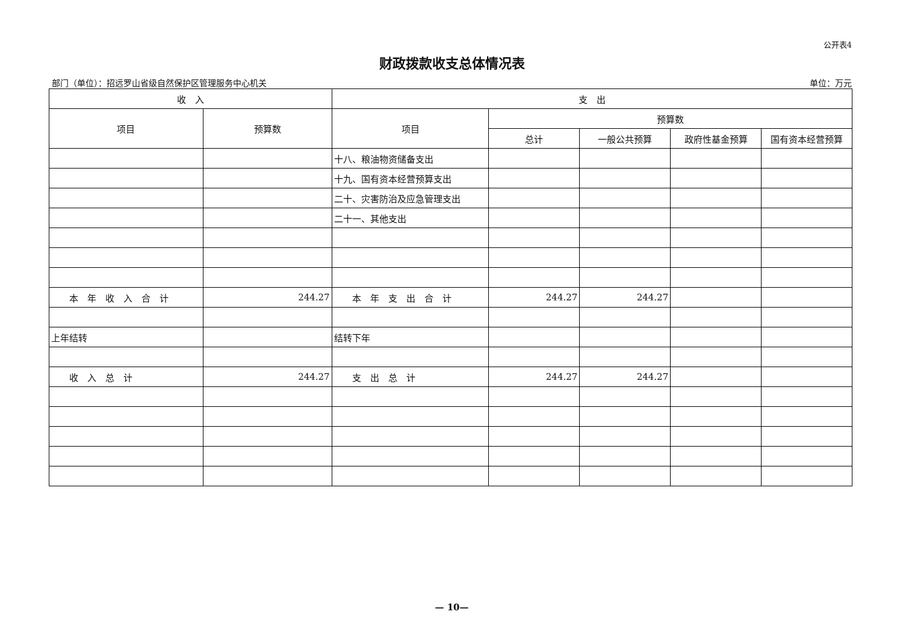公开表4
财政拨款收支总体情况表
部门（单位）：招远罗山省级自然保护区管理服务中心机关 单位：万元
| 收 入 | | 支 出 | | | | |
| --- | --- | --- | --- | --- | --- | --- |
| 项目 | 预算数 | 项目 | 预算数 | | | |
| | | | 总计 | 一般公共预算 | 政府性基金预算 | 国有资本经营预算 |
| | | 十八、粮油物资储备支出 | | | | |
| | | 十九、国有资本经营预算支出 | | | | |
| | | 二十、灾害防治及应急管理支出 | | | | |
| | | 二十一、其他支出 | | | | |
| 本 年 收 入 合 计 | 244.27 | 本 年 支 出 合 计 | 244.27 | 244.27 | | |
| 上年结转 | | 结转下年 | | | | |
| 收 入 总 计 | 244.27 | 支 出 总 计 | 244.27 | 244.27 | | |
— 10—